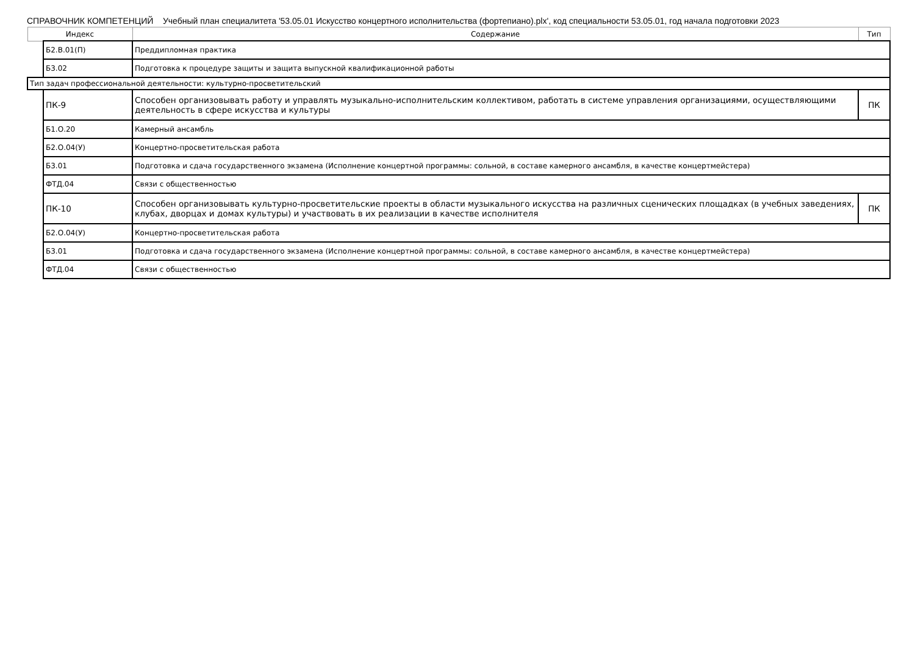СПРАВОЧНИК КОМПЕТЕНЦИЙ Учебный план специалитета '53.05.01 Искусство концертного исполнительства (фортепиано).plx', код специальности 53.05.01, год начала подготовки 2023
| Индекс | | Содержание | Тип |
| --- | --- | --- | --- |
| | Б2.В.01(П) | Преддипломная практика | |
| | Б3.02 | Подготовка к процедуре защиты и защита выпускной квалификационной работы | |
| Тип задач профессиональной деятельности: культурно-просветительский | | | |
| | ПК-9 | Способен организовывать работу и управлять музыкально-исполнительским коллективом, работать в системе управления организациями, осуществляющими деятельность в сфере искусства и культуры | ПК |
| | Б1.О.20 | Камерный ансамбль | |
| | Б2.О.04(У) | Концертно-просветительская работа | |
| | Б3.01 | Подготовка и сдача государственного экзамена (Исполнение концертной программы: сольной, в составе камерного ансамбля, в качестве концертмейстера) | |
| | ФТД.04 | Связи с общественностью | |
| | ПК-10 | Способен организовывать культурно-просветительские проекты в области музыкального искусства на различных сценических площадках (в учебных заведениях, клубах, дворцах и домах культуры) и участвовать в их реализации в качестве исполнителя | ПК |
| | Б2.О.04(У) | Концертно-просветительская работа | |
| | Б3.01 | Подготовка и сдача государственного экзамена (Исполнение концертной программы: сольной, в составе камерного ансамбля, в качестве концертмейстера) | |
| | ФТД.04 | Связи с общественностью | |